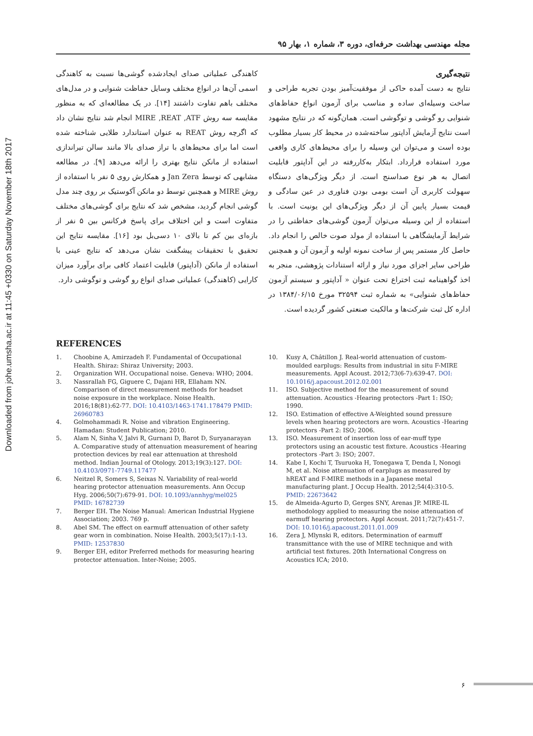Downloaded from johe.umsha.ac.ir at 11:45 +0330 on Saturday November 18th 2017
مجله مهندسی بهداشت حرفه‌ای، دوره ۳، شماره ۱، بهار ۹۵
کاهندگی عملیاتی صدای ایجادشده گوشی‌ها نسبت به کاهندگی اسمی آن‌ها در انواع مختلف وسایل حفاظت شنوایی و در مدل‌های مختلف باهم تفاوت داشتند [۱۴]. در یک مطالعه‌ای که به منظور مقایسه سه روش MIRE ,REAT ,ATF انجام شد نتایج نشان داد که اگرچه روش REAT به عنوان استاندارد طلایی شناخته شده است اما برای محیط‌های با تراز صدای بالا مانند سالن تیراندازی استفاده از مانکن نتایج بهتری را ارائه می‌دهد [۹]. در مطالعه مشابهی که توسط Jan Zera و همکارش روی ۵ نفر با استفاده از روش MIRE و همچنین توسط دو مانکن آکوستیک بر روی چند مدل گوشی انجام گردید، مشخص شد که نتایج برای گوشی‌های مختلف متفاوت است و این اختلاف برای پاسخ فرکانس بین ۵ نفر از بازه‌ای بین کم تا بالای ۱۰ دسی‌بل بود [۱۶]. مقایسه نتایج این تحقیق با تحقیقات پیشگفت نشان می‌دهد که نتایج عینی با استفاده از مانکن (آداپتور) قابلیت اعتماد کافی برای برآورد میزان کارایی (کاهندگی) عملیاتی صدای انواع رو گوشی و توگوشی دارد.
نتیجه‌گیری
نتایج به دست آمده حاکی از موفقیت‌آمیز بودن تجربه طراحی و ساخت وسیله‌ای ساده و مناسب برای آزمون انواع حفاظ‌های شنوایی رو گوشی و توگوشی است. همان‌گونه که در نتایج مشهود است نتایج آزمایش آداپتور ساخته‌شده در محیط کار بسیار مطلوب بوده است و می‌توان این وسیله را برای محیط‌های کاری واقعی مورد استفاده قرارداد. ابتکار به‌کاررفته در این آداپتور قابلیت اتصال به هر نوع صداسنج است. از دیگر ویژگی‌های دستگاه سهولت کاربری آن است بومی بودن فناوری در عین سادگی و قیمت بسیار پایین آن از دیگر ویژگی‌های این یونیت است. با استفاده از این وسیله می‌توان آزمون گوشی‌های حفاظتی را در شرایط آزمایشگاهی با استفاده از مولد صوت خالص را انجام داد. حاصل کار مستمر پس از ساخت نمونه اولیه و آزمون آن و همچنین طراحی سایر اجزای مورد نیاز و ارائه استنادات پژوهشی، منجر به اخذ گواهینامه ثبت اختراع تحت عنوان « آداپتور و سیستم آزمون حفاظ‌های شنوایی» به شماره ثبت ۳۲۵۹۴ مورخ ۱۳۸۴/۰۶/۱۵ در اداره کل ثبت شرکت‌ها و مالکیت صنعتی کشور گردیده است.
REFERENCES
1. Choobine A, Amirzadeh F. Fundamental of Occupational Health. Shiraz: Shiraz University; 2003.
2. Organization WH. Occupational noise. Geneva: WHO; 2004.
3. Nassrallah FG, Giguere C, Dajani HR, Ellaham NN. Comparison of direct measurement methods for headset noise exposure in the workplace. Noise Health. 2016;18(81):62-77. DOI: 10.4103/1463-1741.178479 PMID: 26960783
4. Golmohammadi R. Noise and vibration Engineering. Hamadan: Student Publication; 2010.
5. Alam N, Sinha V, Jalvi R, Gurnani D, Barot D, Suryanarayan A. Comparative study of attenuation measurement of hearing protection devices by real ear attenuation at threshold method. Indian Journal of Otology. 2013;19(3):127. DOI: 10.4103/0971-7749.117477
6. Neitzel R, Somers S, Seixas N. Variability of real-world hearing protector attenuation measurements. Ann Occup Hyg. 2006;50(7):679-91. DOI: 10.1093/annhyg/mel025 PMID: 16782739
7. Berger EH. The Noise Manual: American Industrial Hygiene Association; 2003. 769 p.
8. Abel SM. The effect on earmuff attenuation of other safety gear worn in combination. Noise Health. 2003;5(17):1-13. PMID: 12537830
9. Berger EH, editor Preferred methods for measuring hearing protector attenuation. Inter-Noise; 2005.
10. Kusy A, Châtillon J. Real-world attenuation of custom-moulded earplugs: Results from industrial in situ F-MIRE measurements. Appl Acoust. 2012;73(6-7):639-47. DOI: 10.1016/j.apacoust.2012.02.001
11. ISO. Subjective method for the measurement of sound attenuation. Acoustics -Hearing protectors -Part 1: ISO; 1990.
12. ISO. Estimation of effective A-Weighted sound pressure levels when hearing protectors are worn. Acoustics -Hearing protectors -Part 2: ISO; 2006.
13. ISO. Measurement of insertion loss of ear-muff type protectors using an acoustic test fixture. Acoustics -Hearing protectors -Part 3: ISO; 2007.
14. Kabe I, Kochi T, Tsuruoka H, Tonegawa T, Denda I, Nonogi M, et al. Noise attenuation of earplugs as measured by hREAT and F-MIRE methods in a Japanese metal manufacturing plant. J Occup Health. 2012;54(4):310-5. PMID: 22673642
15. de Almeida-Agurto D, Gerges SNY, Arenas JP. MIRE-IL methodology applied to measuring the noise attenuation of earmuff hearing protectors. Appl Acoust. 2011;72(7):451-7. DOI: 10.1016/j.apacoust.2011.01.009
16. Zera J, Mlynski R, editors. Determination of earmuff transmittance with the use of MIRE technique and with artificial test fixtures. 20th International Congress on Acoustics ICA; 2010.
۶